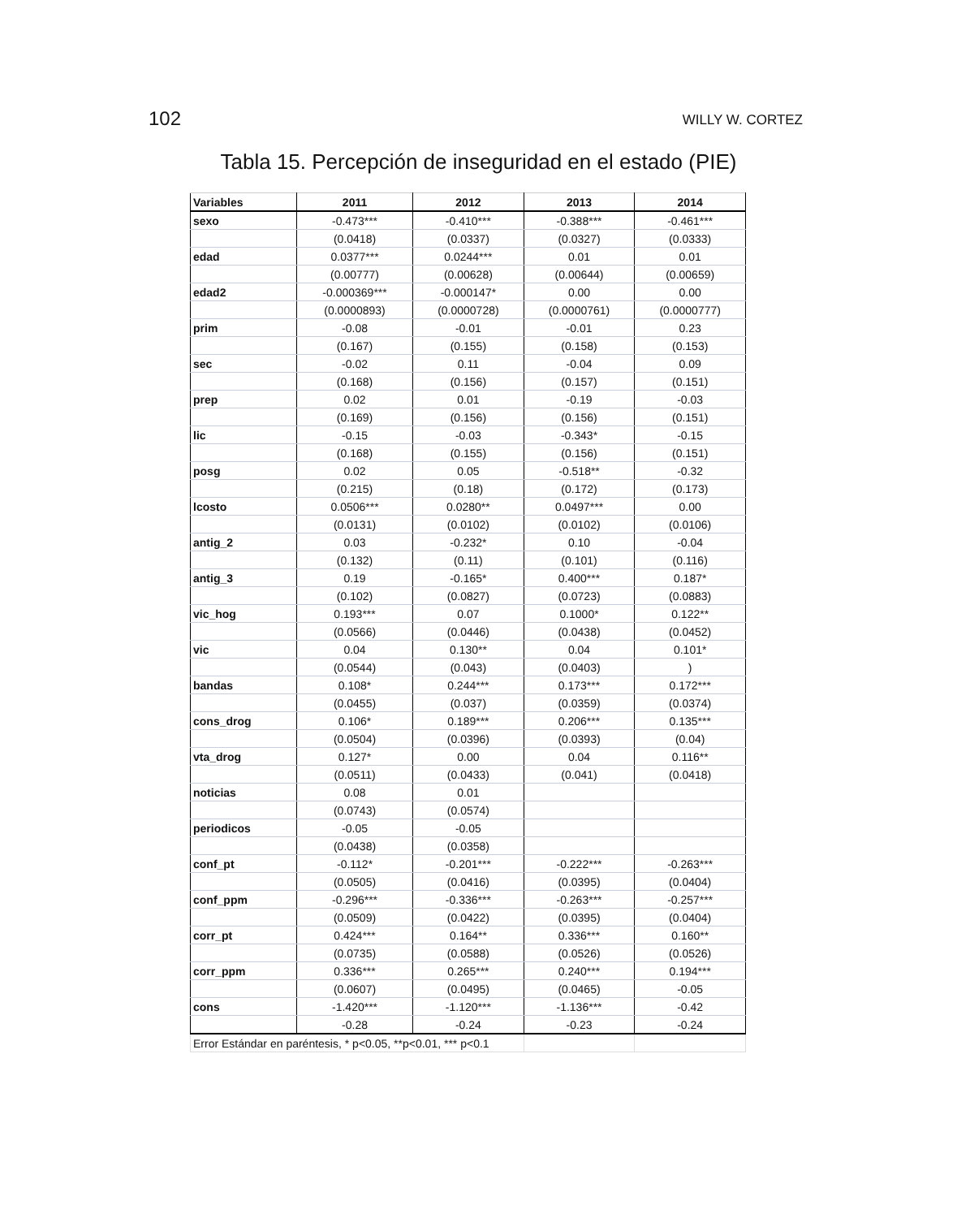102 WILLY W. CORTEZ
Tabla 15. Percepción de inseguridad en el estado (PIE)
| Variables | 2011 | 2012 | 2013 | 2014 |
| --- | --- | --- | --- | --- |
| sexo | -0.473*** | -0.410*** | -0.388*** | -0.461*** |
| | (0.0418) | (0.0337) | (0.0327) | (0.0333) |
| edad | 0.0377*** | 0.0244*** | 0.01 | 0.01 |
| | (0.00777) | (0.00628) | (0.00644) | (0.00659) |
| edad2 | -0.000369*** | -0.000147* | 0.00 | 0.00 |
| | (0.0000893) | (0.0000728) | (0.0000761) | (0.0000777) |
| prim | -0.08 | -0.01 | -0.01 | 0.23 |
| | (0.167) | (0.155) | (0.158) | (0.153) |
| sec | -0.02 | 0.11 | -0.04 | 0.09 |
| | (0.168) | (0.156) | (0.157) | (0.151) |
| prep | 0.02 | 0.01 | -0.19 | -0.03 |
| | (0.169) | (0.156) | (0.156) | (0.151) |
| lic | -0.15 | -0.03 | -0.343* | -0.15 |
| | (0.168) | (0.155) | (0.156) | (0.151) |
| posg | 0.02 | 0.05 | -0.518** | -0.32 |
| | (0.215) | (0.18) | (0.172) | (0.173) |
| lcosto | 0.0506*** | 0.0280** | 0.0497*** | 0.00 |
| | (0.0131) | (0.0102) | (0.0102) | (0.0106) |
| antig_2 | 0.03 | -0.232* | 0.10 | -0.04 |
| | (0.132) | (0.11) | (0.101) | (0.116) |
| antig_3 | 0.19 | -0.165* | 0.400*** | 0.187* |
| | (0.102) | (0.0827) | (0.0723) | (0.0883) |
| vic_hog | 0.193*** | 0.07 | 0.1000* | 0.122** |
| | (0.0566) | (0.0446) | (0.0438) | (0.0452) |
| vic | 0.04 | 0.130** | 0.04 | 0.101* |
| | (0.0544) | (0.043) | (0.0403) | ) |
| bandas | 0.108* | 0.244*** | 0.173*** | 0.172*** |
| | (0.0455) | (0.037) | (0.0359) | (0.0374) |
| cons_drog | 0.106* | 0.189*** | 0.206*** | 0.135*** |
| | (0.0504) | (0.0396) | (0.0393) | (0.04) |
| vta_drog | 0.127* | 0.00 | 0.04 | 0.116** |
| | (0.0511) | (0.0433) | (0.041) | (0.0418) |
| noticias | 0.08 | 0.01 | | |
| | (0.0743) | (0.0574) | | |
| periodicos | -0.05 | -0.05 | | |
| | (0.0438) | (0.0358) | | |
| conf_pt | -0.112* | -0.201*** | -0.222*** | -0.263*** |
| | (0.0505) | (0.0416) | (0.0395) | (0.0404) |
| conf_ppm | -0.296*** | -0.336*** | -0.263*** | -0.257*** |
| | (0.0509) | (0.0422) | (0.0395) | (0.0404) |
| corr_pt | 0.424*** | 0.164** | 0.336*** | 0.160** |
| | (0.0735) | (0.0588) | (0.0526) | (0.0526) |
| corr_ppm | 0.336*** | 0.265*** | 0.240*** | 0.194*** |
| | (0.0607) | (0.0495) | (0.0465) | -0.05 |
| cons | -1.420*** | -1.120*** | -1.136*** | -0.42 |
| | -0.28 | -0.24 | -0.23 | -0.24 |
| Error Estándar en paréntesis, * p<0.05, **p<0.01, *** p<0.1 | | | | |